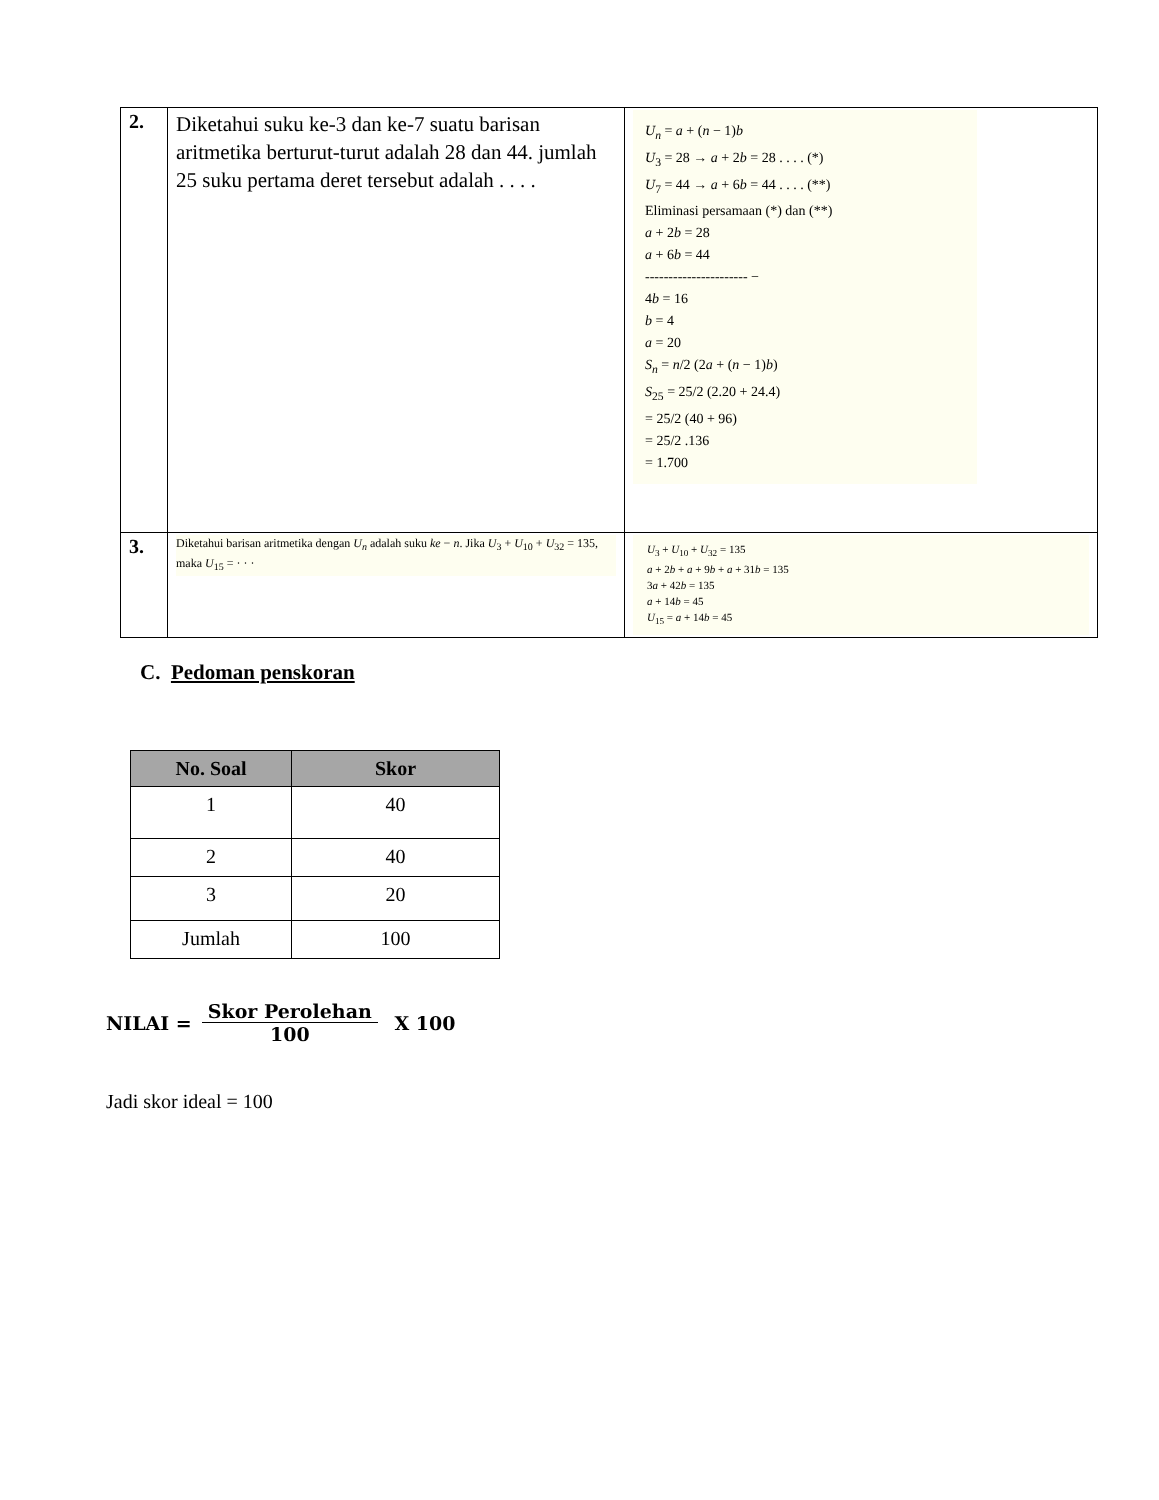| 2. | Diketahui suku ke-3 dan ke-7 suatu barisan aritmetika berturut-turut adalah 28 dan 44. jumlah 25 suku pertama deret tersebut adalah . . . . | U<sub>n</sub> = a + ( n − 1) b U<sub>3</sub> = 28 → a + 2 b = 28 . . . . (*) U<sub>7</sub> = 44 → a + 6 b = 44 . . . . (**) Eliminasi persamaan (*) dan (**) a + 2 b = 28 a + 6 b = 44 ---------------------- − 4 b = 16 b = 4 a = 20 S<sub>n</sub> = n /2 (2 a + ( n − 1) b ) S<sub>25</sub> = 25/2 (2.20 + 24.4) = 25/2 (40 + 96) = 25/2 .136 = 1.700 |
| 3. | Diketahui barisan aritmetika dengan U<sub>n</sub> adalah suku ke − n . Jika U<sub>3</sub> + U<sub>10</sub> + U<sub>32</sub> = 135, maka U<sub>15</sub> = · · · | U<sub>3</sub> + U<sub>10</sub> + U<sub>32</sub> = 135 a + 2 b + a + 9 b + a + 31 b = 135 3 a + 42 b = 135 a + 14 b = 45 U<sub>15</sub> = a + 14 b = 45 |
C. Pedoman penskoran
| No. Soal | Skor |
| --- | --- |
| 1 | 40 |
| 2 | 40 |
| 3 | 20 |
| Jumlah | 100 |
NILAI = Skor Perolehan 100 X 100
Jadi skor ideal = 100